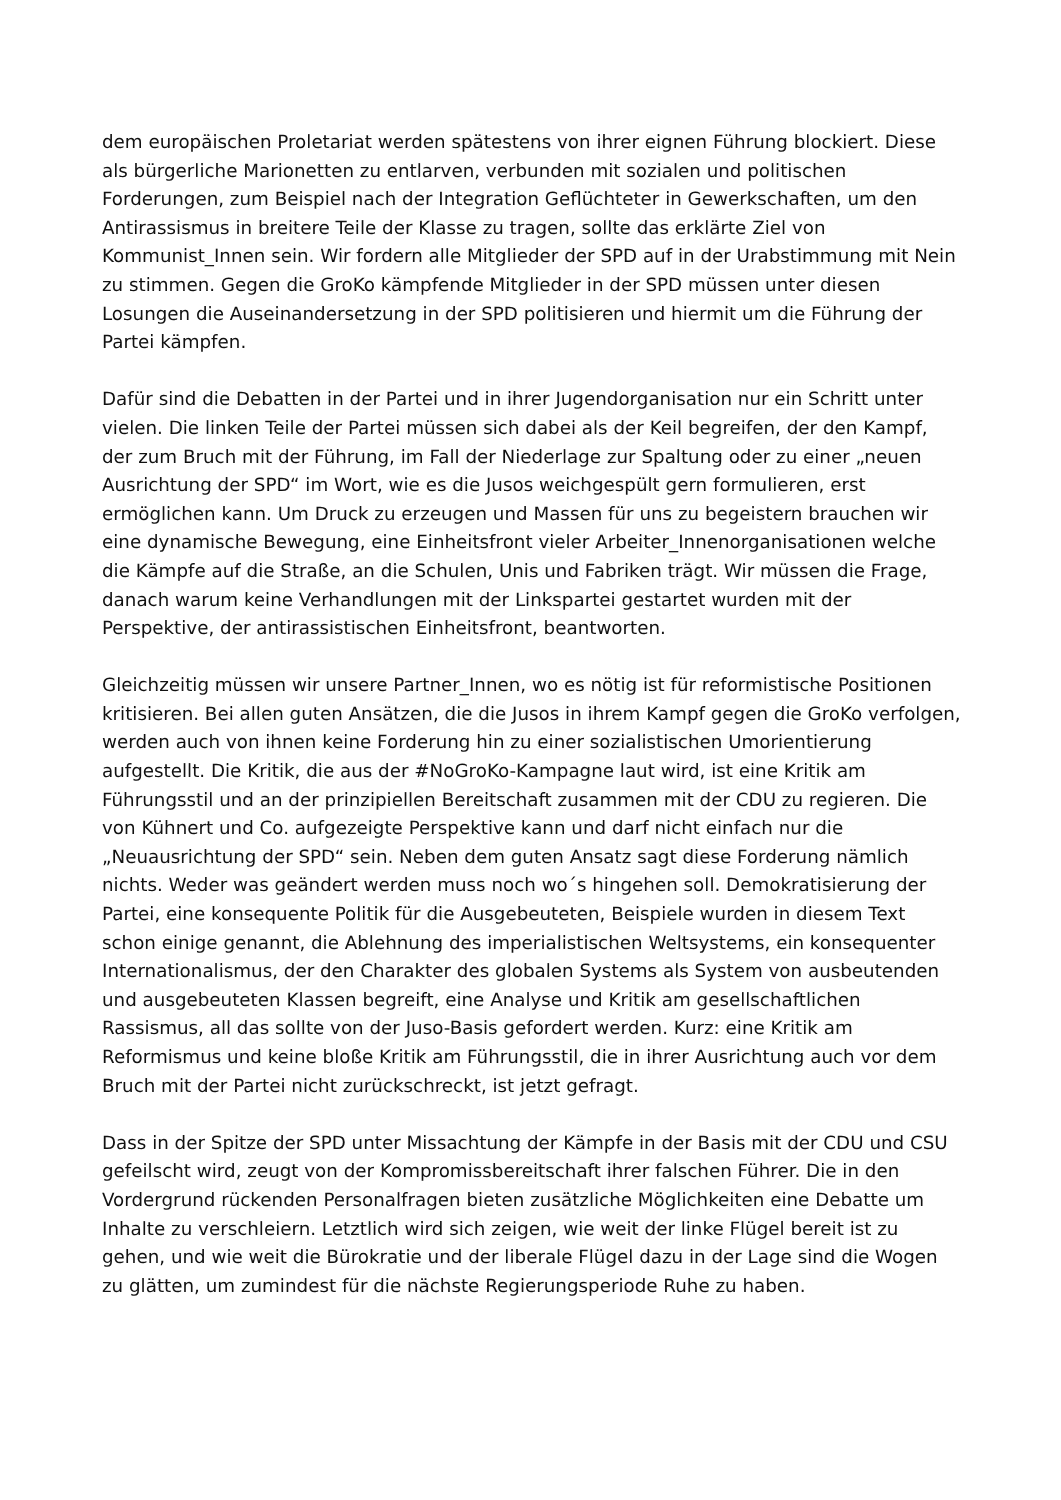dem europäischen Proletariat werden spätestens von ihrer eignen Führung blockiert. Diese als bürgerliche Marionetten zu entlarven, verbunden mit sozialen und politischen Forderungen, zum Beispiel nach der Integration Geflüchteter in Gewerkschaften, um den Antirassismus in breitere Teile der Klasse zu tragen, sollte das erklärte Ziel von Kommunist_Innen sein. Wir fordern alle Mitglieder der SPD auf in der Urabstimmung mit Nein zu stimmen. Gegen die GroKo kämpfende Mitglieder in der SPD müssen unter diesen Losungen die Auseinandersetzung in der SPD politisieren und hiermit um die Führung der Partei kämpfen.
Dafür sind die Debatten in der Partei und in ihrer Jugendorganisation nur ein Schritt unter vielen. Die linken Teile der Partei müssen sich dabei als der Keil begreifen, der den Kampf, der zum Bruch mit der Führung, im Fall der Niederlage zur Spaltung oder zu einer „neuen Ausrichtung der SPD“ im Wort, wie es die Jusos weichgespült gern formulieren, erst ermöglichen kann. Um Druck zu erzeugen und Massen für uns zu begeistern brauchen wir eine dynamische Bewegung, eine Einheitsfront vieler Arbeiter_Innenorganisationen welche die Kämpfe auf die Straße, an die Schulen, Unis und Fabriken trägt. Wir müssen die Frage, danach warum keine Verhandlungen mit der Linkspartei gestartet wurden mit der Perspektive, der antirassistischen Einheitsfront, beantworten.
Gleichzeitig müssen wir unsere Partner_Innen, wo es nötig ist für reformistische Positionen kritisieren. Bei allen guten Ansätzen, die die Jusos in ihrem Kampf gegen die GroKo verfolgen, werden auch von ihnen keine Forderung hin zu einer sozialistischen Umorientierung aufgestellt. Die Kritik, die aus der #NoGroKo-Kampagne laut wird, ist eine Kritik am Führungsstil und an der prinzipiellen Bereitschaft zusammen mit der CDU zu regieren. Die von Kühnert und Co. aufgezeigte Perspektive kann und darf nicht einfach nur die „Neuausrichtung der SPD“ sein. Neben dem guten Ansatz sagt diese Forderung nämlich nichts. Weder was geändert werden muss noch wo´s hingehen soll. Demokratisierung der Partei, eine konsequente Politik für die Ausgebeuteten, Beispiele wurden in diesem Text schon einige genannt, die Ablehnung des imperialistischen Weltsystems, ein konsequenter Internationalismus, der den Charakter des globalen Systems als System von ausbeutenden und ausgebeuteten Klassen begreift, eine Analyse und Kritik am gesellschaftlichen Rassismus, all das sollte von der Juso-Basis gefordert werden. Kurz: eine Kritik am Reformismus und keine bloße Kritik am Führungsstil, die in ihrer Ausrichtung auch vor dem Bruch mit der Partei nicht zurückschreckt, ist jetzt gefragt.
Dass in der Spitze der SPD unter Missachtung der Kämpfe in der Basis mit der CDU und CSU gefeilscht wird, zeugt von der Kompromissbereitschaft ihrer falschen Führer. Die in den Vordergrund rückenden Personalfragen bieten zusätzliche Möglichkeiten eine Debatte um Inhalte zu verschleiern. Letztlich wird sich zeigen, wie weit der linke Flügel bereit ist zu gehen, und wie weit die Bürokratie und der liberale Flügel dazu in der Lage sind die Wogen zu glätten, um zumindest für die nächste Regierungsperiode Ruhe zu haben.